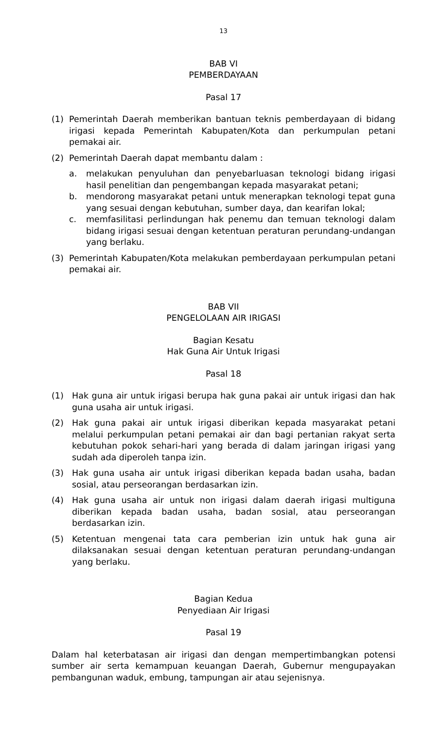13
BAB VI
PEMBERDAYAAN
Pasal 17
(1) Pemerintah Daerah memberikan bantuan teknis pemberdayaan di bidang irigasi kepada Pemerintah Kabupaten/Kota dan perkumpulan petani pemakai air.
(2) Pemerintah Daerah dapat membantu dalam :
a. melakukan penyuluhan dan penyebarluasan teknologi bidang irigasi hasil penelitian dan pengembangan kepada masyarakat petani;
b. mendorong masyarakat petani untuk menerapkan teknologi tepat guna yang sesuai dengan kebutuhan, sumber daya, dan kearifan lokal;
c. memfasilitasi perlindungan hak penemu dan temuan teknologi dalam bidang irigasi sesuai dengan ketentuan peraturan perundang-undangan yang berlaku.
(3) Pemerintah Kabupaten/Kota melakukan pemberdayaan perkumpulan petani pemakai air.
BAB VII
PENGELOLAAN AIR IRIGASI
Bagian Kesatu
Hak Guna Air Untuk Irigasi
Pasal 18
(1) Hak guna air untuk irigasi berupa hak guna pakai air untuk irigasi dan hak guna usaha air untuk irigasi.
(2) Hak guna pakai air untuk irigasi diberikan kepada masyarakat petani melalui perkumpulan petani pemakai air dan bagi pertanian rakyat serta kebutuhan pokok sehari-hari yang berada di dalam jaringan irigasi yang sudah ada diperoleh tanpa izin.
(3) Hak guna usaha air untuk irigasi diberikan kepada badan usaha, badan sosial, atau perseorangan berdasarkan izin.
(4) Hak guna usaha air untuk non irigasi dalam daerah irigasi multiguna diberikan kepada badan usaha, badan sosial, atau perseorangan berdasarkan izin.
(5) Ketentuan mengenai tata cara pemberian izin untuk hak guna air dilaksanakan sesuai dengan ketentuan peraturan perundang-undangan yang berlaku.
Bagian Kedua
Penyediaan Air Irigasi
Pasal 19
Dalam hal keterbatasan air irigasi dan dengan mempertimbangkan potensi sumber air serta kemampuan keuangan Daerah, Gubernur mengupayakan pembangunan waduk, embung, tampungan air atau sejenisnya.